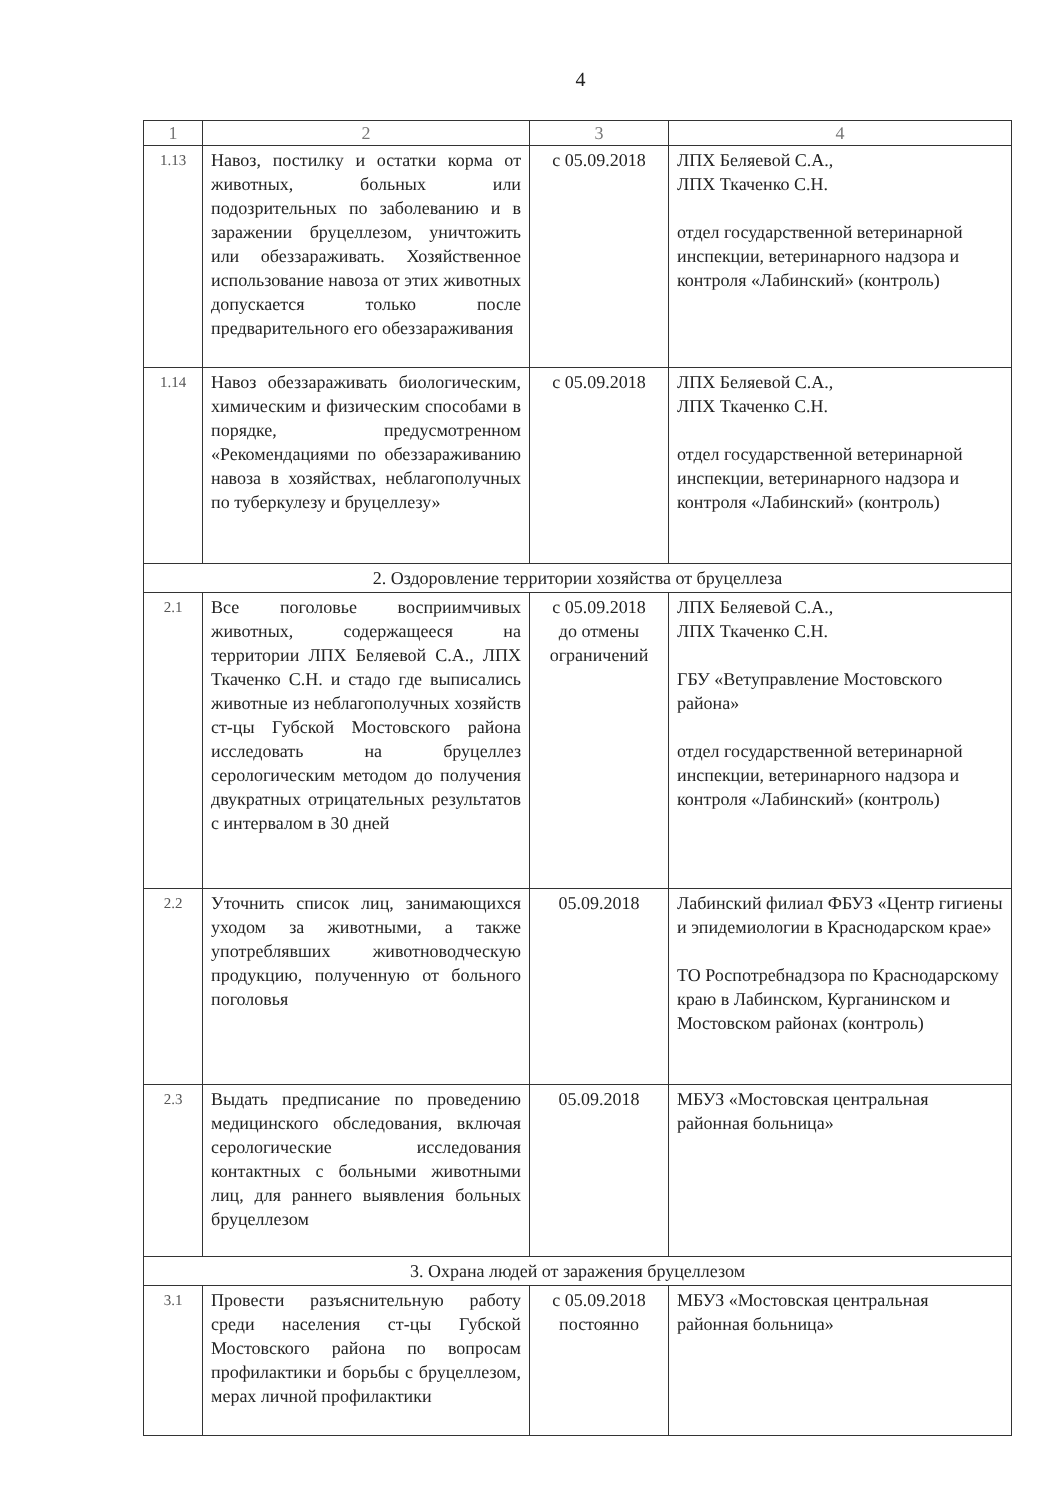4
| 1 | 2 | 3 | 4 |
| --- | --- | --- | --- |
| 1.13 | Навоз, постилку и остатки корма от животных, больных или подозрительных по заболеванию и в заражении бруцеллезом, уничтожить или обеззараживать. Хозяйственное использование навоза от этих животных допускается только после предварительного его обеззараживания | с 05.09.2018 | ЛПХ Беляевой С.А., ЛПХ Ткаченко С.Н. отдел государственной ветеринарной инспекции, ветеринарного надзора и контроля «Лабинский» (контроль) |
| 1.14 | Навоз обеззараживать биологическим, химическим и физическим способами в порядке, предусмотренном «Рекомендациями по обеззараживанию навоза в хозяйствах, неблагополучных по туберкулезу и бруцеллезу» | с 05.09.2018 | ЛПХ Беляевой С.А., ЛПХ Ткаченко С.Н. отдел государственной ветеринарной инспекции, ветеринарного надзора и контроля «Лабинский» (контроль) |
| 2. Оздоровление территории хозяйства от бруцеллеза | | | |
| 2.1 | Все поголовье восприимчивых животных, содержащееся на территории ЛПХ Беляевой С.А., ЛПХ Ткаченко С.Н. и стадо где выписались животные из неблагополучных хозяйств ст-цы Губской Мостовского района исследовать на бруцеллез серологическим методом до получения двукратных отрицательных результатов с интервалом в 30 дней | с 05.09.2018 до отмены ограничений | ЛПХ Беляевой С.А., ЛПХ Ткаченко С.Н. ГБУ «Ветуправление Мостовского района» отдел государственной ветеринарной инспекции, ветеринарного надзора и контроля «Лабинский» (контроль) |
| 2.2 | Уточнить список лиц, занимающихся уходом за животными, а также употреблявших животноводческую продукцию, полученную от больного поголовья | 05.09.2018 | Лабинский филиал ФБУЗ «Центр гигиены и эпидемиологии в Краснодарском крае» ТО Роспотребнадзора по Краснодарскому краю в Лабинском, Курганинском и Мостовском районах (контроль) |
| 2.3 | Выдать предписание по проведению медицинского обследования, включая серологические исследования контактных с больными животными лиц, для раннего выявления больных бруцеллезом | 05.09.2018 | МБУЗ «Мостовская центральная районная больница» |
| 3. Охрана людей от заражения бруцеллезом | | | |
| 3.1 | Провести разъяснительную работу среди населения ст-цы Губской Мостовского района по вопросам профилактики и борьбы с бруцеллезом, мерах личной профилактики | с 05.09.2018 постоянно | МБУЗ «Мостовская центральная районная больница» |